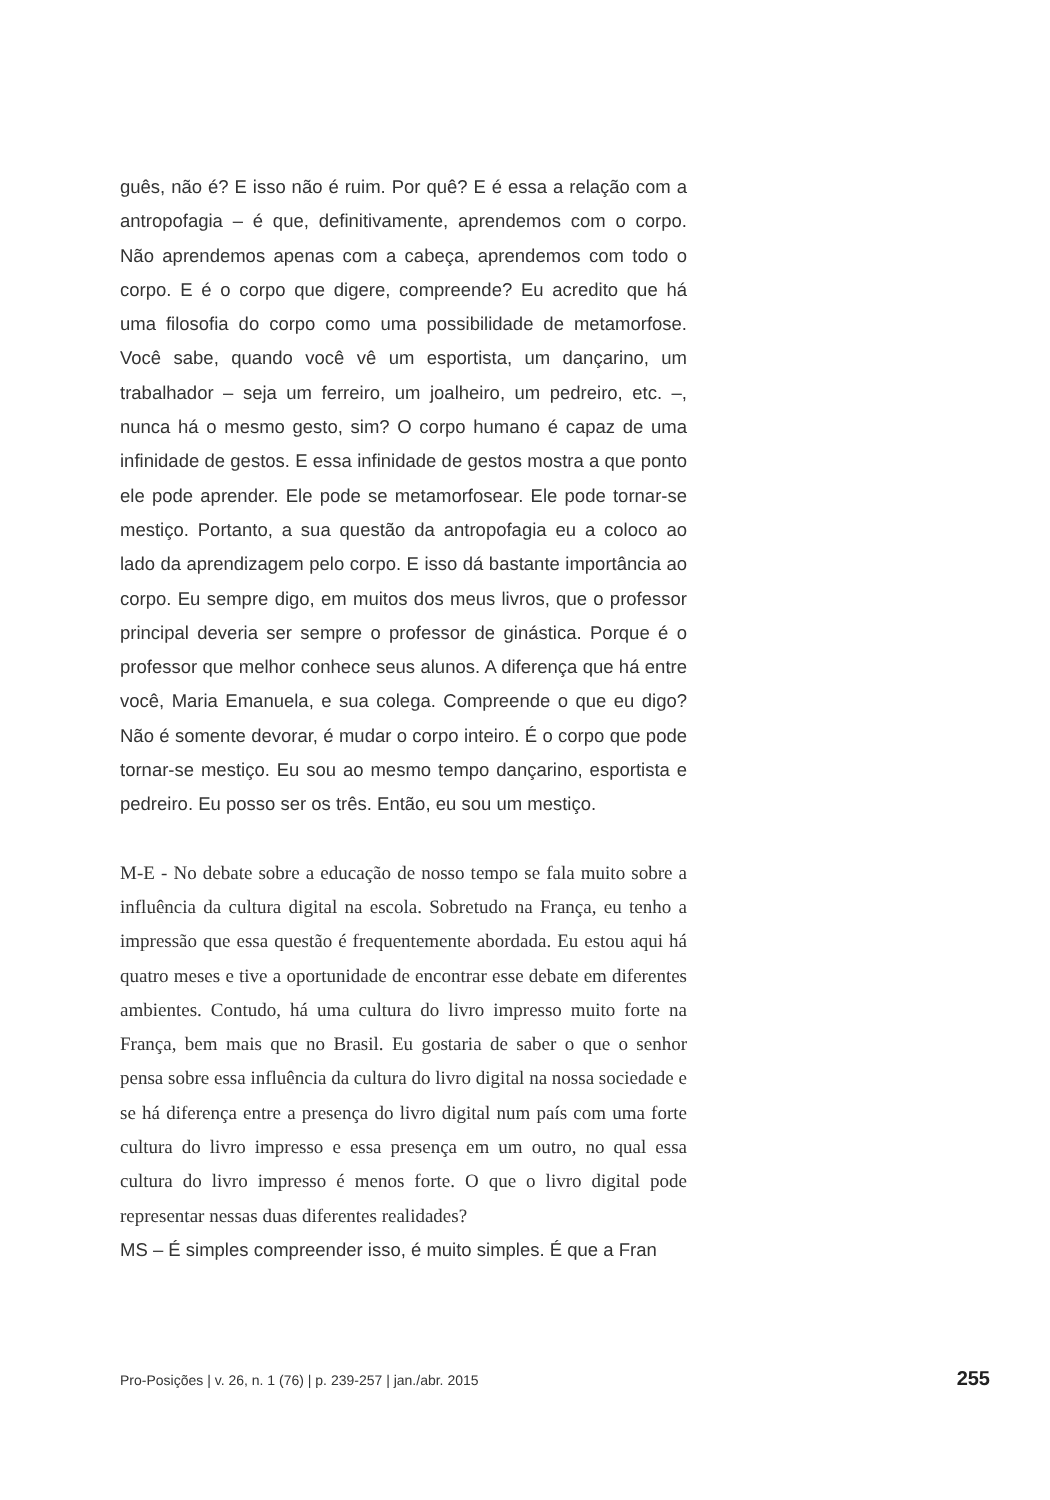guês, não é? E isso não é ruim. Por quê? E é essa a relação com a antropofagia – é que, definitivamente, aprendemos com o corpo. Não aprendemos apenas com a cabeça, aprendemos com todo o corpo. E é o corpo que digere, compreende? Eu acredito que há uma filosofia do corpo como uma possibilidade de metamorfo­se. Você sabe, quando você vê um esportista, um dançarino, um trabalhador – seja um ferreiro, um joalheiro, um pedreiro, etc. –, nunca há o mesmo gesto, sim? O corpo humano é capaz de uma infinidade de gestos. E essa infinidade de gestos mostra a que ponto ele pode aprender. Ele pode se metamorfosear. Ele pode tornar-se mestiço. Portanto, a sua questão da antropofagia eu a coloco ao lado da aprendizagem pelo corpo. E isso dá bastante importância ao corpo. Eu sempre digo, em muitos dos meus li­vros, que o professor principal deveria ser sempre o professor de ginástica. Porque é o professor que melhor conhece seus alunos. A diferença que há entre você, Maria Emanuela, e sua colega. Compreende o que eu digo? Não é somente devorar, é mudar o corpo inteiro. É o corpo que pode tornar-se mestiço. Eu sou ao mesmo tempo dançarino, esportista e pedreiro. Eu posso ser os três. Então, eu sou um mestiço.
M-E - No debate sobre a educação de nosso tempo se fala muito so­bre a influência da cultura digital na escola. Sobretudo na França, eu tenho a impressão que essa questão é frequentemente abordada. Eu estou aqui há quatro meses e tive a oportunidade de encontrar esse debate em diferentes ambientes. Contudo, há uma cultura do livro impresso muito forte na França, bem mais que no Brasil. Eu gostaria de saber o que o senhor pensa sobre essa influência da cul­tura do livro digital na nossa sociedade e se há diferença entre a presença do livro digital num país com uma forte cultura do livro impresso e essa presença em um outro, no qual essa cultura do livro impresso é menos forte. O que o livro digital pode representar nes­sas duas diferentes realidades?
MS – É simples compreender isso, é muito simples. É que a Fran­
Pro-Posições | v. 26, n. 1 (76) | p. 239-257 | jan./abr. 2015 255